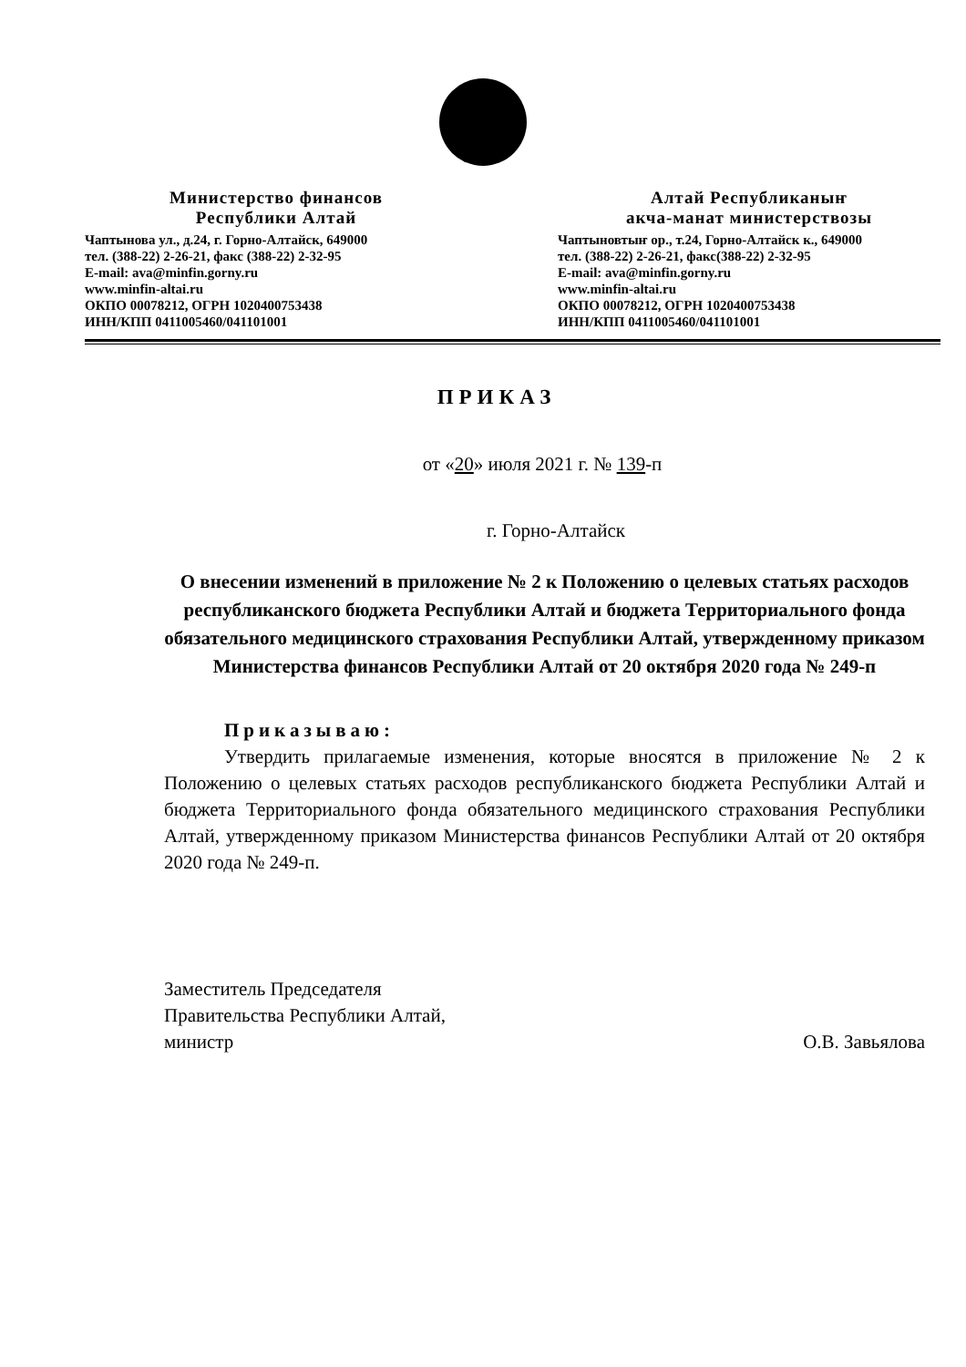Министерство финансов
Республики Алтай
Чаптынова ул., д.24, г. Горно-Алтайск, 649000
тел. (388-22) 2-26-21, факс (388-22) 2-32-95
E-mail: ava@minfin.gorny.ru
www.minfin-altai.ru
ОКПО 00078212, ОГРН 1020400753438
ИНН/КПП 0411005460/041101001
Алтай Республиканыҥ
акча-манат министерствозы
Чаптыновтыҥ ор., т.24, Горно-Алтайск к., 649000
тел. (388-22) 2-26-21, факс(388-22) 2-32-95
E-mail: ava@minfin.gorny.ru
www.minfin-altai.ru
ОКПО 00078212, ОГРН 1020400753438
ИНН/КПП 0411005460/041101001
ПРИКАЗ
от «20» июля 2021 г. № 139-п
г. Горно-Алтайск
О внесении изменений в приложение № 2 к Положению о целевых статьях расходов республиканского бюджета Республики Алтай и бюджета Территориального фонда обязательного медицинского страхования Республики Алтай, утвержденному приказом Министерства финансов Республики Алтай от 20 октября 2020 года № 249-п
Приказываю:
Утвердить прилагаемые изменения, которые вносятся в приложение № 2 к Положению о целевых статьях расходов республиканского бюджета Республики Алтай и бюджета Территориального фонда обязательного медицинского страхования Республики Алтай, утвержденному приказом Министерства финансов Республики Алтай от 20 октября 2020 года № 249-п.
Заместитель Председателя
Правительства Республики Алтай,
министр
О.В. Завьялова